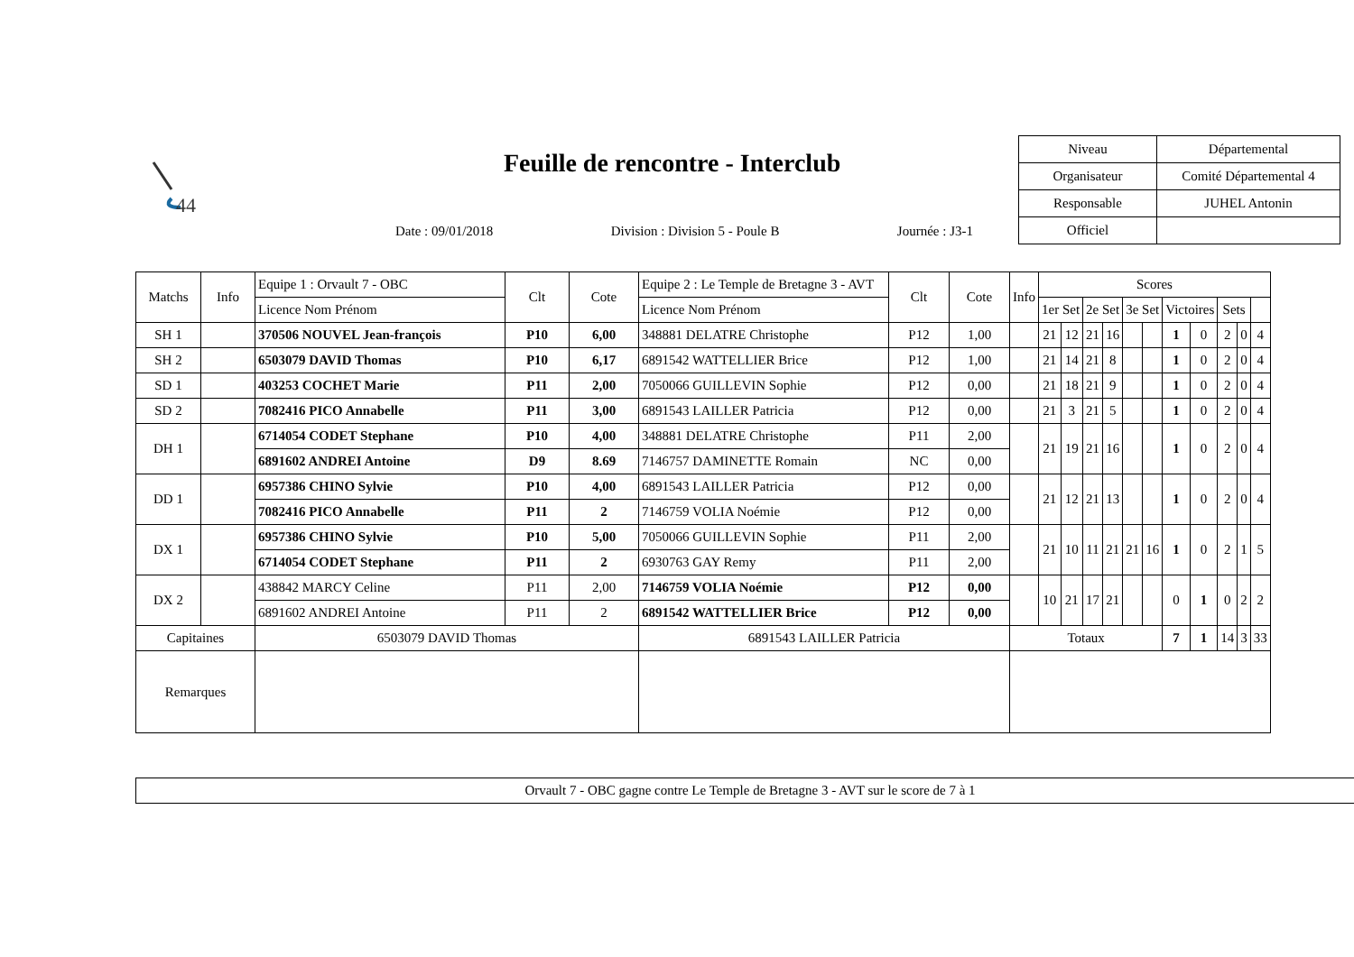44
Feuille de rencontre - Interclub
| Niveau | Départemental |
| Organisateur | Comité Départemental 4 |
| Responsable | JUHEL Antonin |
| Officiel | |
Date : 09/01/2018 Division : Division 5 - Poule B Journée : J3-1
| Matchs | Info | Equipe 1 : Orvault 7 - OBC | Clt | Cote | Equipe 2 : Le Temple de Bretagne 3 - AVT | Clt | Cote | Info | Scores | | | | | | | | | | |
| --- | --- | --- | --- | --- | --- | --- | --- | --- | --- | --- | --- | --- | --- | --- | --- | --- | --- | --- | --- |
| | | Licence Nom Prénom | | | Licence Nom Prénom | | | | 1er Set | | 2e Set | | 3e Set | | Victoires | | Sets | | |
| SH 1 | | 370506 NOUVEL Jean-françois | P10 | 6,00 | 348881 DELATRE Christophe | P12 | 1,00 | | 21 | 12 | 21 | 16 | | | 1 | 0 | 2 | 0 | 4 |
| SH 2 | | 6503079 DAVID Thomas | P10 | 6,17 | 6891542 WATTELLIER Brice | P12 | 1,00 | | 21 | 14 | 21 | 8 | | | 1 | 0 | 2 | 0 | 4 |
| SD 1 | | 403253 COCHET Marie | P11 | 2,00 | 7050066 GUILLEVIN Sophie | P12 | 0,00 | | 21 | 18 | 21 | 9 | | | 1 | 0 | 2 | 0 | 4 |
| SD 2 | | 7082416 PICO Annabelle | P11 | 3,00 | 6891543 LAILLER Patricia | P12 | 0,00 | | 21 | 3 | 21 | 5 | | | 1 | 0 | 2 | 0 | 4 |
| DH 1 | | 6714054 CODET Stephane | P10 | 4,00 | 348881 DELATRE Christophe | P11 | 2,00 | | 21 | 19 | 21 | 16 | | | 1 | 0 | 2 | 0 | 4 |
| | | 6891602 ANDREI Antoine | D9 | 8.69 | 7146757 DAMINETTE Romain | NC | 0,00 | | | | | | | | | | | | |
| DD 1 | | 6957386 CHINO Sylvie | P10 | 4,00 | 6891543 LAILLER Patricia | P12 | 0,00 | | 21 | 12 | 21 | 13 | | | 1 | 0 | 2 | 0 | 4 |
| | | 7082416 PICO Annabelle | P11 | 2 | 7146759 VOLIA Noémie | P12 | 0,00 | | | | | | | | | | | | |
| DX 1 | | 6957386 CHINO Sylvie | P10 | 5,00 | 7050066 GUILLEVIN Sophie | P11 | 2,00 | | 21 | 10 | 11 | 21 | 21 | 16 | 1 | 0 | 2 | 1 | 5 |
| | | 6714054 CODET Stephane | P11 | 2 | 6930763 GAY Remy | P11 | 2,00 | | | | | | | | | | | | |
| DX 2 | | 438842 MARCY Celine | P11 | 2,00 | 7146759 VOLIA Noémie | P12 | 0,00 | | 10 | 21 | 17 | 21 | | | 0 | 1 | 0 | 2 | 2 |
| | | 6891602 ANDREI Antoine | P11 | 2 | 6891542 WATTELLIER Brice | P12 | 0,00 | | | | | | | | | | | | |
| Capitaines | | 6503079 DAVID Thomas | | | 6891543 LAILLER Patricia | | | Totaux | | | | | | | 7 | 1 | 14 | 3 | 33 |
| Remarques | | | | | | | | | | | | | | | | | | | |
Orvault 7 - OBC gagne contre Le Temple de Bretagne 3 - AVT sur le score de 7 à 1